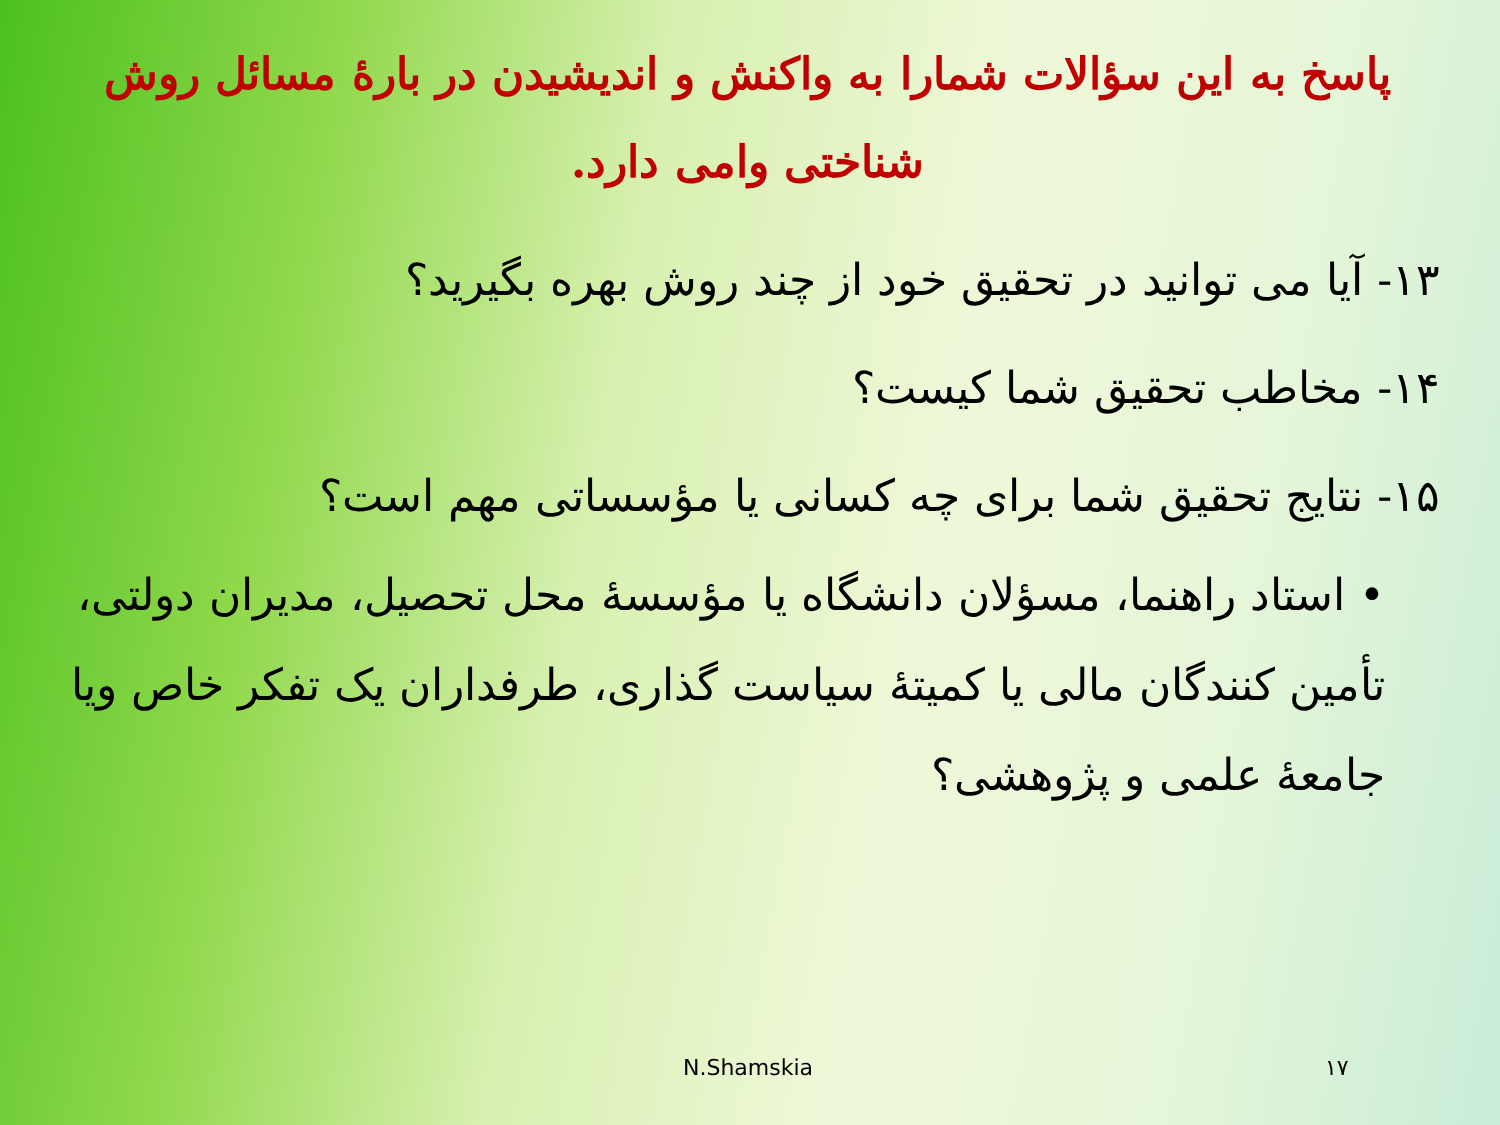پاسخ به این سؤالات شمارا به واکنش و اندیشیدن در بارهٔ مسائل روش شناختی وامی دارد.
۱۳- آیا می توانید در تحقیق خود از چند روش بهره بگیرید؟
۱۴- مخاطب تحقیق شما کیست؟
۱۵- نتایج تحقیق شما برای چه کسانی یا مؤسساتی مهم است؟
• استاد راهنما، مسؤلان دانشگاه یا مؤسسهٔ محل تحصیل، مدیران دولتی، تأمین کنندگان مالی یا کمیتهٔ سیاست گذاری، طرفداران یک تفکر خاص ویا جامعهٔ علمی و پژوهشی؟
N.Shamskia ۱۷